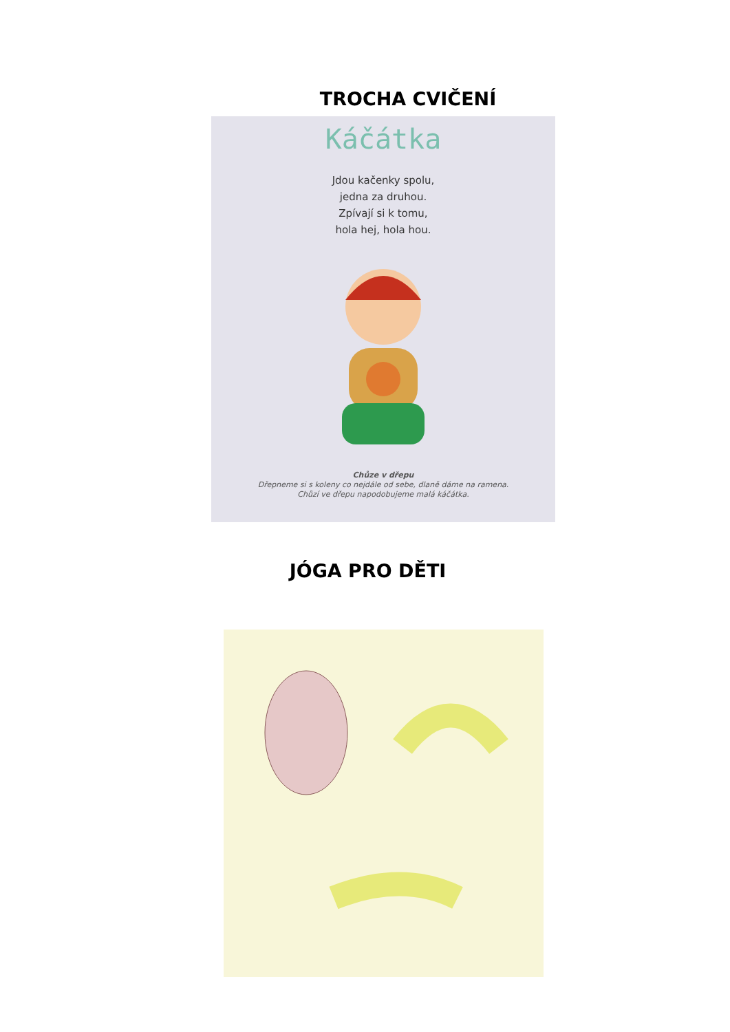TROCHA CVIČENÍ
Káčátka
Jdou kačenky spolu,
jedna za druhou.
Zpívají si k tomu,
hola hej, hola hou.
Chůze v dřepu
Dřepneme si s koleny co nejdále od sebe, dlaně dáme na ramena.
Chůzí ve dřepu napodobujeme malá káčátka.
JÓGA PRO DĚTI